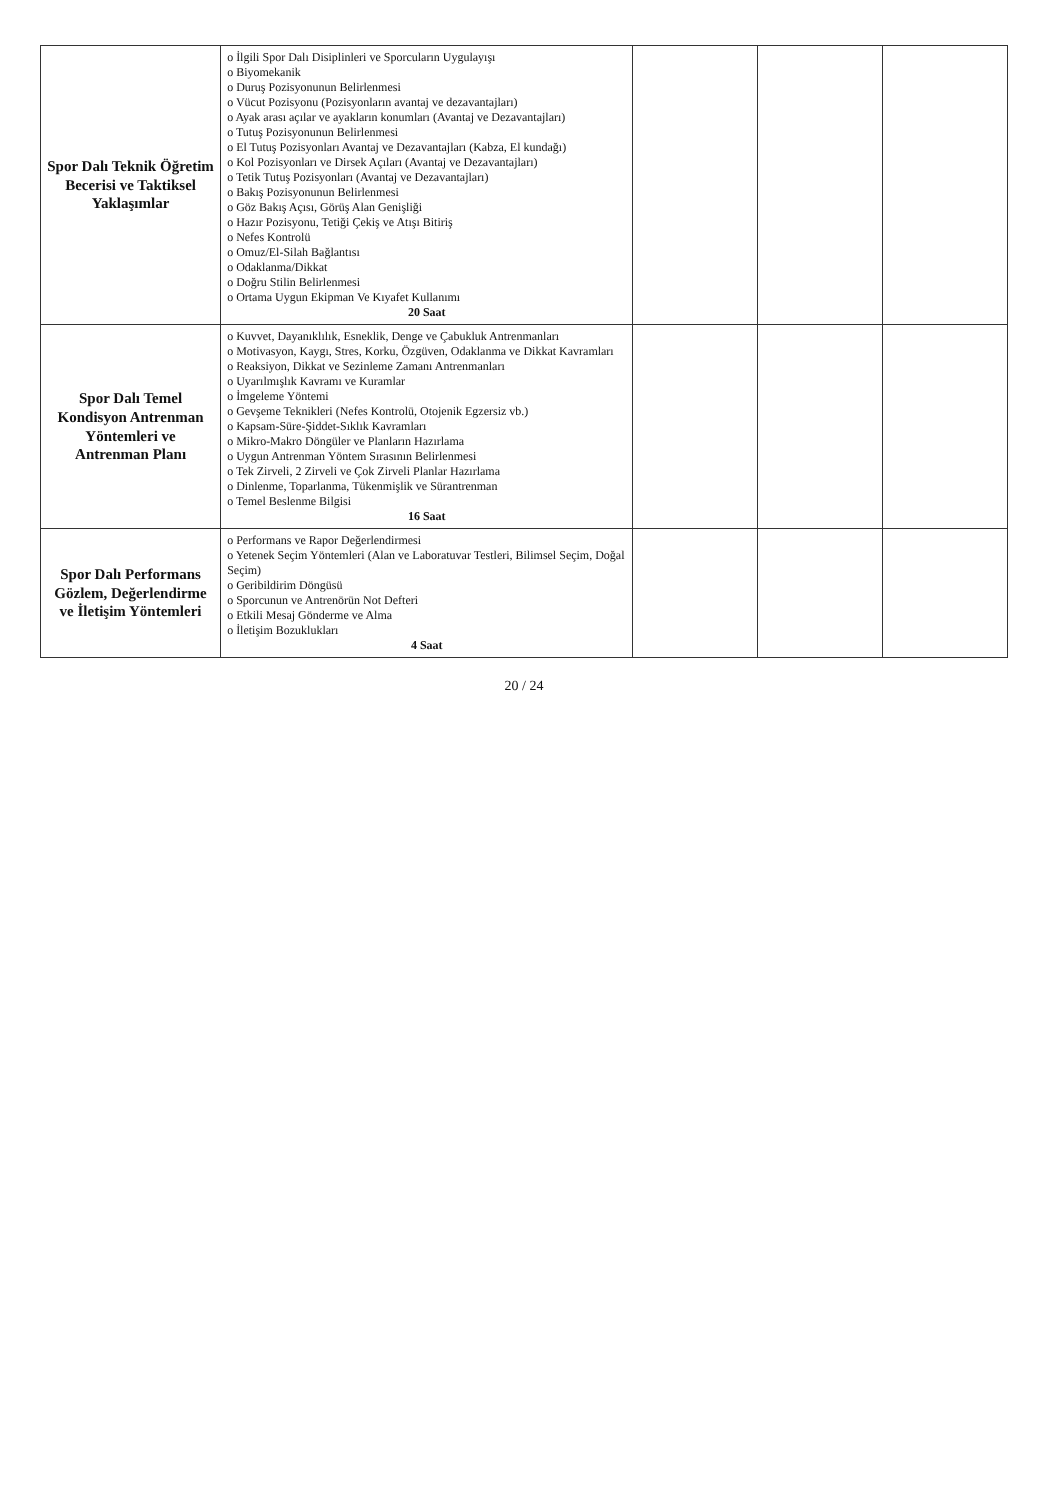| Spor Dalı Teknik Öğretim Becerisi ve Taktiksel Yaklaşımlar | o İlgili Spor Dalı Disiplinleri ve Sporcuların Uygulayışı o Biyomekanik o Duruş Pozisyonunun Belirlenmesi o Vücut Pozisyonu (Pozisyonların avantaj ve dezavantajları) o Ayak arası açılar ve ayakların konumları (Avantaj ve Dezavantajları) o Tutuş Pozisyonunun Belirlenmesi o El Tutuş Pozisyonları Avantaj ve Dezavantajları (Kabza, El kundağı) o Kol Pozisyonları ve Dirsek Açıları (Avantaj ve Dezavantajları) o Tetik Tutuş Pozisyonları (Avantaj ve Dezavantajları) o Bakış Pozisyonunun Belirlenmesi o Göz Bakış Açısı, Görüş Alan Genişliği o Hazır Pozisyonu, Tetiği Çekiş ve Atışı Bitiriş o Nefes Kontrolü o Omuz/El-Silah Bağlantısı o Odaklanma/Dikkat o Doğru Stilin Belirlenmesi o Ortama Uygun Ekipman Ve Kıyafet Kullanımı 20 Saat | | | |
| Spor Dalı Temel Kondisyon Antrenman Yöntemleri ve Antrenman Planı | o Kuvvet, Dayanıklılık, Esneklik, Denge ve Çabukluk Antrenmanları o Motivasyon, Kaygı, Stres, Korku, Özgüven, Odaklanma ve Dikkat Kavramları o Reaksiyon, Dikkat ve Sezinleme Zamanı Antrenmanları o Uyarılmışlık Kavramı ve Kuramlar o İmgeleme Yöntemi o Gevşeme Teknikleri (Nefes Kontrolü, Otojenik Egzersiz vb.) o Kapsam-Süre-Şiddet-Sıklık Kavramları o Mikro-Makro Döngüler ve Planların Hazırlama o Uygun Antrenman Yöntem Sırasının Belirlenmesi o Tek Zirveli, 2 Zirveli ve Çok Zirveli Planlar Hazırlama o Dinlenme, Toparlanma, Tükenmişlik ve Sürantrenman o Temel Beslenme Bilgisi 16 Saat | | | |
| Spor Dalı Performans Gözlem, Değerlendirme ve İletişim Yöntemleri | o Performans ve Rapor Değerlendirmesi o Yetenek Seçim Yöntemleri (Alan ve Laboratuvar Testleri, Bilimsel Seçim, Doğal Seçim) o Geribildirim Döngüsü o Sporcunun ve Antrenörün Not Defteri o Etkili Mesaj Gönderme ve Alma o İletişim Bozuklukları 4 Saat | | | |
20 / 24